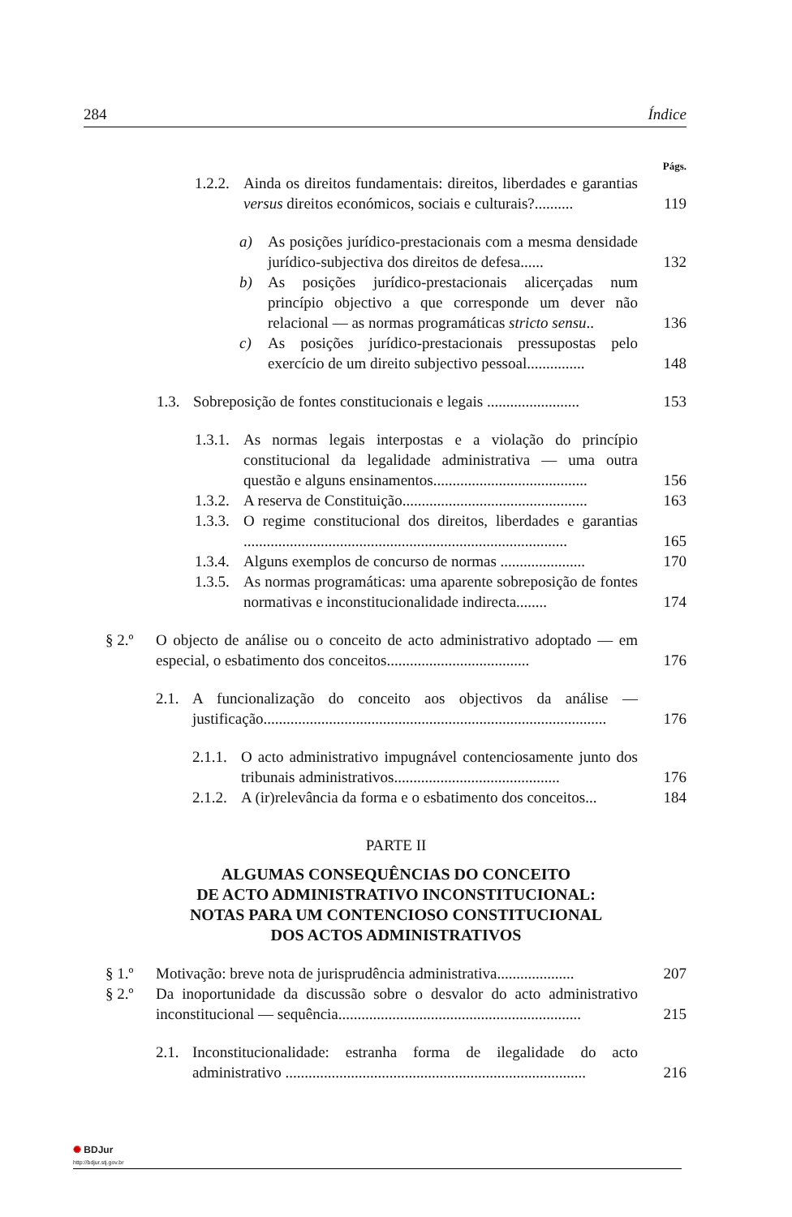284 Índice
Págs.
1.2.2. Ainda os direitos fundamentais: direitos, liberdades e garantias versus direitos económicos, sociais e culturais?.......... 119
a) As posições jurídico-prestacionais com a mesma densidade jurídico-subjectiva dos direitos de defesa...... 132
b) As posições jurídico-prestacionais alicerçadas num princípio objectivo a que corresponde um dever não relacional — as normas programáticas stricto sensu.. 136
c) As posições jurídico-prestacionais pressupostas pelo exercício de um direito subjectivo pessoal............... 148
1.3. Sobreposição de fontes constitucionais e legais ........................ 153
1.3.1. As normas legais interpostas e a violação do princípio constitucional da legalidade administrativa — uma outra questão e alguns ensinamentos........................................ 156
1.3.2. A reserva de Constituição................................................ 163
1.3.3. O regime constitucional dos direitos, liberdades e garantias .................................................................................... 165
1.3.4. Alguns exemplos de concurso de normas ...................... 170
1.3.5. As normas programáticas: uma aparente sobreposição de fontes normativas e inconstitucionalidade indirecta........ 174
§ 2.º O objecto de análise ou o conceito de acto administrativo adoptado — em especial, o esbatimento dos conceitos..................................... 176
2.1. A funcionalização do conceito aos objectivos da análise — justificação......................................................................................... 176
2.1.1. O acto administrativo impugnável contenciosamente junto dos tribunais administrativos........................................... 176
2.1.2. A (ir)relevância da forma e o esbatimento dos conceitos... 184
PARTE II
ALGUMAS CONSEQUÊNCIAS DO CONCEITO
DE ACTO ADMINISTRATIVO INCONSTITUCIONAL:
NOTAS PARA UM CONTENCIOSO CONSTITUCIONAL
DOS ACTOS ADMINISTRATIVOS
§ 1.º Motivação: breve nota de jurisprudência administrativa.................... 207
§ 2.º Da inoportunidade da discussão sobre o desvalor do acto administrativo inconstitucional — sequência............................................................... 215
2.1. Inconstitucionalidade: estranha forma de ilegalidade do acto administrativo .............................................................................. 216
✺ BDJur
http://bdjur.stj.gov.br